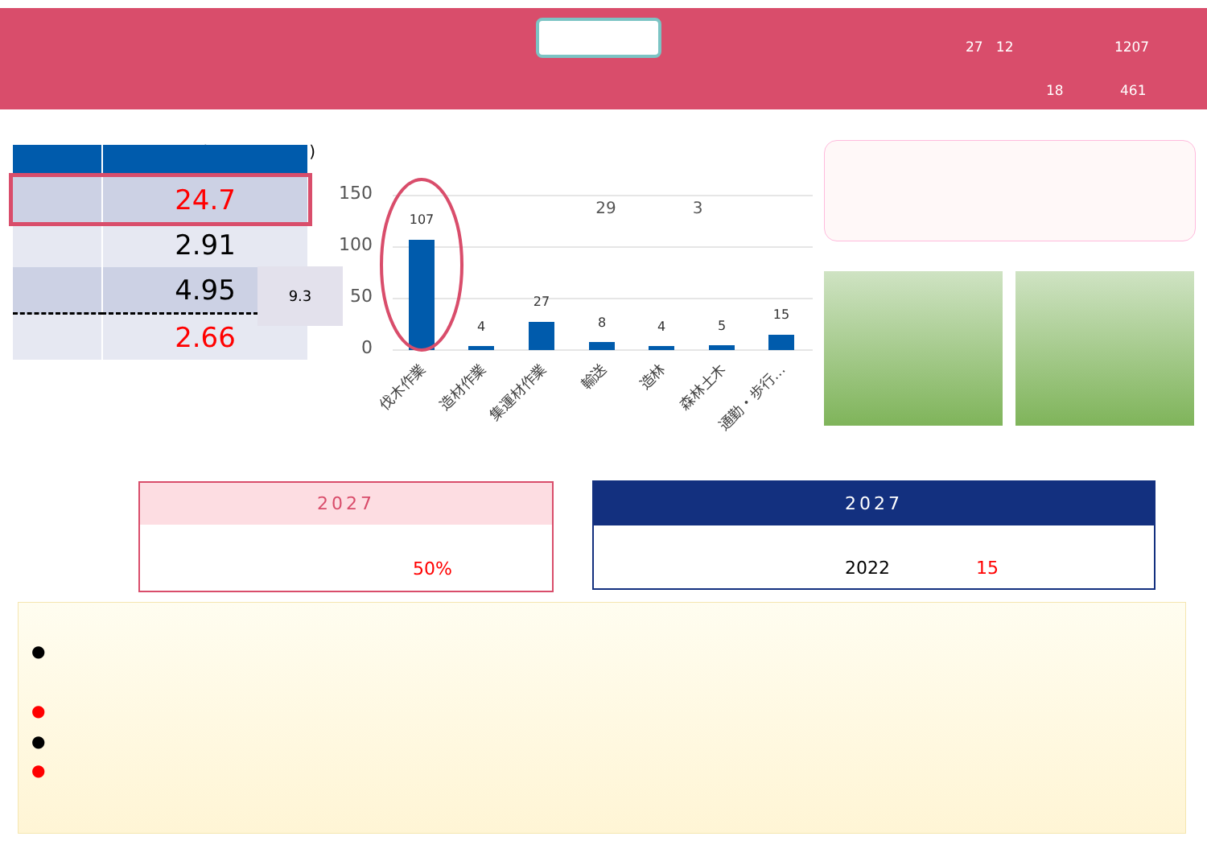27 12 1207
18 461
( )
| | 24.7 |
| | 2.91 |
| | 4.95 |
| | 2.66 |
9.3
150
100
50
0
107
4
27
8
4
5
15
29
3
伐木作業
造材作業
集運材作業
輸送
造林
森林土木
通勤・歩行…
2027
50%
2027
2022 15
●
●
●
●